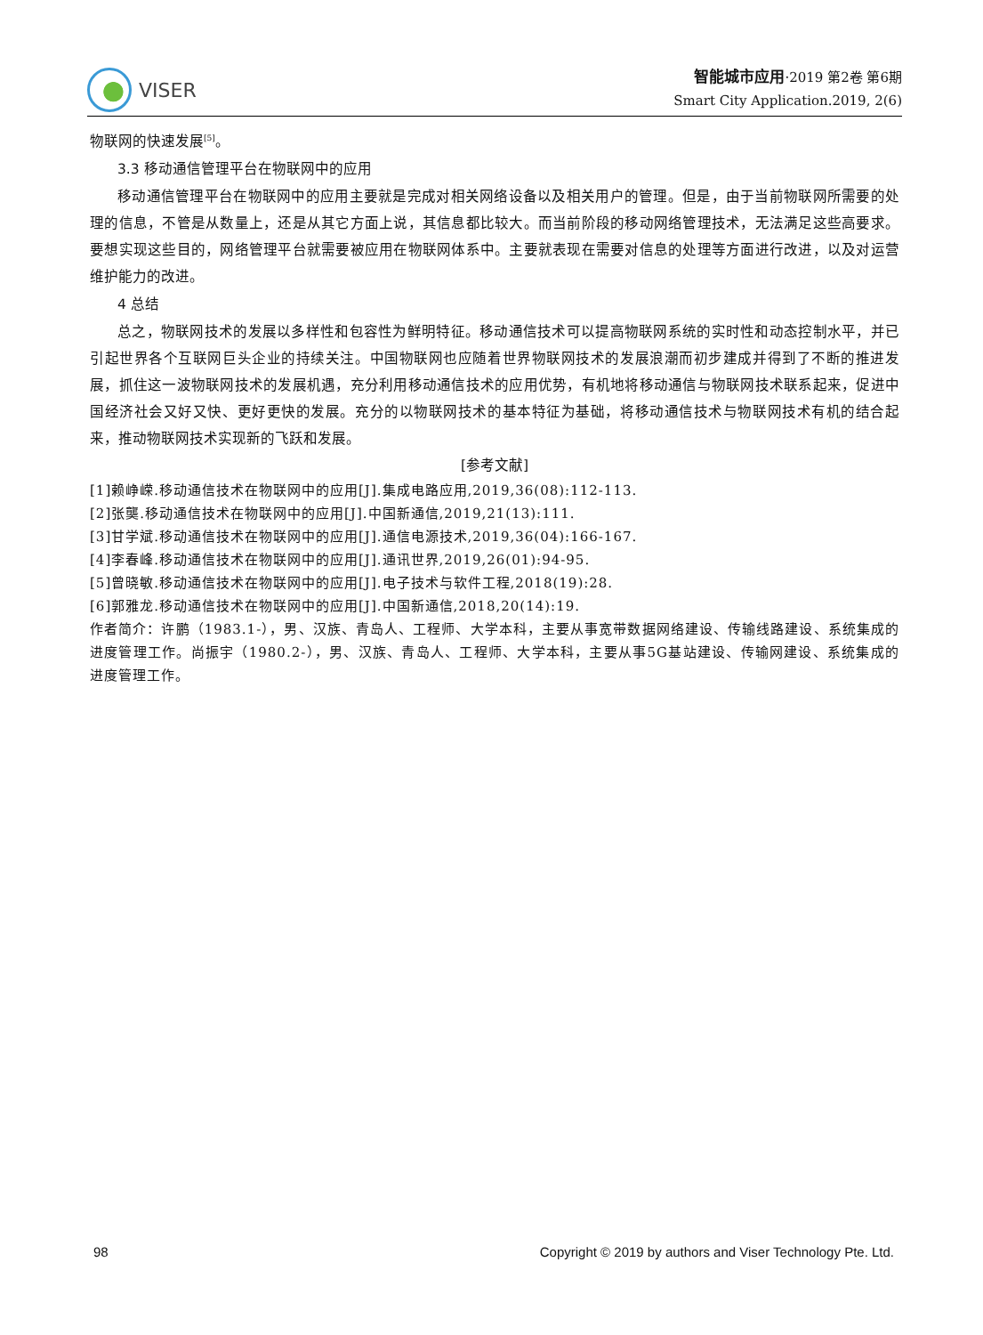VISER
智能城市应用·2019 第2卷 第6期
Smart City Application.2019, 2(6)
物联网的快速发展<sup>[5]</sup>。
3.3 移动通信管理平台在物联网中的应用
移动通信管理平台在物联网中的应用主要就是完成对相关网络设备以及相关用户的管理。但是，由于当前物联网所需要的处理的信息，不管是从数量上，还是从其它方面上说，其信息都比较大。而当前阶段的移动网络管理技术，无法满足这些高要求。要想实现这些目的，网络管理平台就需要被应用在物联网体系中。主要就表现在需要对信息的处理等方面进行改进，以及对运营维护能力的改进。
4 总结
总之，物联网技术的发展以多样性和包容性为鲜明特征。移动通信技术可以提高物联网系统的实时性和动态控制水平，并已引起世界各个互联网巨头企业的持续关注。中国物联网也应随着世界物联网技术的发展浪潮而初步建成并得到了不断的推进发展，抓住这一波物联网技术的发展机遇，充分利用移动通信技术的应用优势，有机地将移动通信与物联网技术联系起来，促进中国经济社会又好又快、更好更快的发展。充分的以物联网技术的基本特征为基础，将移动通信技术与物联网技术有机的结合起来，推动物联网技术实现新的飞跃和发展。
[参考文献]
[1]赖峥嵘.移动通信技术在物联网中的应用[J].集成电路应用,2019,36(08):112-113.
[2]张龑.移动通信技术在物联网中的应用[J].中国新通信,2019,21(13):111.
[3]甘学斌.移动通信技术在物联网中的应用[J].通信电源技术,2019,36(04):166-167.
[4]李春峰.移动通信技术在物联网中的应用[J].通讯世界,2019,26(01):94-95.
[5]曾晓敏.移动通信技术在物联网中的应用[J].电子技术与软件工程,2018(19):28.
[6]郭雅龙.移动通信技术在物联网中的应用[J].中国新通信,2018,20(14):19.
作者简介：许鹏（1983.1-），男、汉族、青岛人、工程师、大学本科，主要从事宽带数据网络建设、传输线路建设、系统集成的进度管理工作。尚振宇（1980.2-），男、汉族、青岛人、工程师、大学本科，主要从事5G基站建设、传输网建设、系统集成的进度管理工作。
98 Copyright © 2019 by authors and Viser Technology Pte. Ltd.